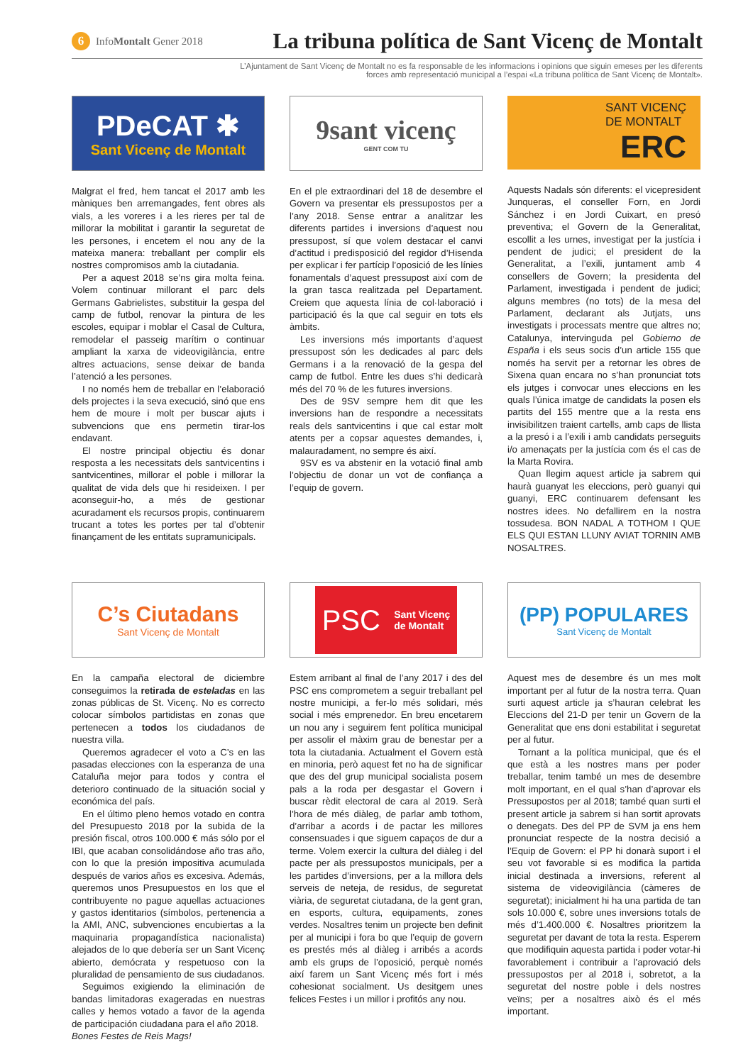6 Info Montalt Gener 2018
La tribuna política de Sant Vicenç de Montalt
L’Ajuntament de Sant Vicenç de Montalt no es fa responsable de les informacions i opinions que siguin emeses per les diferents
forces amb representació municipal a l’espai «La tribuna política de Sant Vicenç de Montalt».
PDeCAT ✱
Sant Vicenç de Montalt
Malgrat el fred, hem tancat el 2017 amb les màniques ben arremangades, fent obres als vials, a les voreres i a les rieres per tal de millorar la mobilitat i garantir la seguretat de les persones, i encetem el nou any de la mateixa manera: treballant per complir els nostres compromisos amb la ciutadania.
Per a aquest 2018 se’ns gira molta feina. Volem continuar millorant el parc dels Germans Gabrielistes, substituir la gespa del camp de futbol, renovar la pintura de les escoles, equipar i moblar el Casal de Cultura, remodelar el passeig marítim o continuar ampliant la xarxa de videovigilància, entre altres actuacions, sense deixar de banda l’atenció a les persones.
I no només hem de treballar en l’elaboració dels projectes i la seva execució, sinó que ens hem de moure i molt per buscar ajuts i subvencions que ens permetin tirar-los endavant.
El nostre principal objectiu és donar resposta a les necessitats dels santvicentins i santvicentines, millorar el poble i millorar la qualitat de vida dels que hi resideixen. I per aconseguir-ho, a més de gestionar acuradament els recursos propis, continuarem trucant a totes les portes per tal d’obtenir finançament de les entitats supramunicipals.
9sant vicenç
GENT COM TU
En el ple extraordinari del 18 de desembre el Govern va presentar els pressupostos per a l’any 2018. Sense entrar a analitzar les diferents partides i inversions d’aquest nou pressupost, sí que volem destacar el canvi d’actitud i predisposició del regidor d’Hisenda per explicar i fer partícip l’oposició de les línies fonamentals d’aquest pressupost així com de la gran tasca realitzada pel Departament. Creiem que aquesta línia de col·laboració i participació és la que cal seguir en tots els àmbits.
Les inversions més importants d’aquest pressupost són les dedicades al parc dels Germans i a la renovació de la gespa del camp de futbol. Entre les dues s’hi dedicarà més del 70 % de les futures inversions.
Des de 9SV sempre hem dit que les inversions han de respondre a necessitats reals dels santvicentins i que cal estar molt atents per a copsar aquestes demandes, i, malauradament, no sempre és així.
9SV es va abstenir en la votació final amb l’objectiu de donar un vot de confiança a l’equip de govern.
SANT VICENÇ
DE MONTALT
ERC
Aquests Nadals són diferents: el vicepresident Junqueras, el conseller Forn, en Jordi Sánchez i en Jordi Cuixart, en presó preventiva; el Govern de la Generalitat, escollit a les urnes, investigat per la justícia i pendent de judici; el president de la Generalitat, a l’exili, juntament amb 4 consellers de Govern; la presidenta del Parlament, investigada i pendent de judici; alguns membres (no tots) de la mesa del Parlament, declarant als Jutjats, uns investigats i processats mentre que altres no; Catalunya, intervinguda pel Gobierno de España i els seus socis d’un article 155 que només ha servit per a retornar les obres de Sixena quan encara no s’han pronunciat tots els jutges i convocar unes eleccions en les quals l’única imatge de candidats la posen els partits del 155 mentre que a la resta ens invisibilitzen traient cartells, amb caps de llista a la presó i a l’exili i amb candidats perseguits i/o amenaçats per la justícia com és el cas de la Marta Rovira.
Quan llegim aquest article ja sabrem qui haurà guanyat les eleccions, però guanyi qui guanyi, ERC continuarem defensant les nostres idees. No defallirem en la nostra tossudesa. BON NADAL A TOTHOM I QUE ELS QUI ESTAN LLUNY AVIAT TORNIN AMB NOSALTRES.
C’s Ciutadans
Sant Vicenç de Montalt
En la campaña electoral de diciembre conseguimos la retirada de esteladas en las zonas públicas de St. Vicenç. No es correcto colocar símbolos partidistas en zonas que pertenecen a todos los ciudadanos de nuestra villa.
Queremos agradecer el voto a C’s en las pasadas elecciones con la esperanza de una Cataluña mejor para todos y contra el deterioro continuado de la situación social y económica del país.
En el último pleno hemos votado en contra del Presupuesto 2018 por la subida de la presión fiscal, otros 100.000 € más sólo por el IBI, que acaban consolidándose año tras año, con lo que la presión impositiva acumulada después de varios años es excesiva. Además, queremos unos Presupuestos en los que el contribuyente no pague aquellas actuaciones y gastos identitarios (símbolos, pertenencia a la AMI, ANC, subvenciones encubiertas a la maquinaria propagandística nacionalista) alejados de lo que debería ser un Sant Vicenç abierto, demócrata y respetuoso con la pluralidad de pensamiento de sus ciudadanos.
Seguimos exigiendo la eliminación de bandas limitadoras exageradas en nuestras calles y hemos votado a favor de la agenda de participación ciudadana para el año 2018.
Bones Festes de Reis Mags!
PSC Sant Vicenç
de Montalt
Estem arribant al final de l’any 2017 i des del PSC ens comprometem a seguir treballant pel nostre municipi, a fer-lo més solidari, més social i més emprenedor. En breu encetarem un nou any i seguirem fent política municipal per assolir el màxim grau de benestar per a tota la ciutadania. Actualment el Govern està en minoria, però aquest fet no ha de significar que des del grup municipal socialista posem pals a la roda per desgastar el Govern i buscar rèdit electoral de cara al 2019. Serà l’hora de més diàleg, de parlar amb tothom, d’arribar a acords i de pactar les millores consensuades i que siguem capaços de dur a terme. Volem exercir la cultura del diàleg i del pacte per als pressupostos municipals, per a les partides d’inversions, per a la millora dels serveis de neteja, de residus, de seguretat viària, de seguretat ciutadana, de la gent gran, en esports, cultura, equipaments, zones verdes. Nosaltres tenim un projecte ben definit per al municipi i fora bo que l’equip de govern es prestés més al diàleg i arribés a acords amb els grups de l’oposició, perquè només així farem un Sant Vicenç més fort i més cohesionat socialment. Us desitgem unes felices Festes i un millor i profitós any nou.
(PP) POPULARES
Sant Vicenç de Montalt
Aquest mes de desembre és un mes molt important per al futur de la nostra terra. Quan surti aquest article ja s’hauran celebrat les Eleccions del 21-D per tenir un Govern de la Generalitat que ens doni estabilitat i seguretat per al futur.
Tornant a la política municipal, que és el que està a les nostres mans per poder treballar, tenim també un mes de desembre molt important, en el qual s’han d’aprovar els Pressupostos per al 2018; també quan surti el present article ja sabrem si han sortit aprovats o denegats. Des del PP de SVM ja ens hem pronunciat respecte de la nostra decisió a l’Equip de Govern: el PP hi donarà suport i el seu vot favorable si es modifica la partida inicial destinada a inversions, referent al sistema de videovigilància (càmeres de seguretat); inicialment hi ha una partida de tan sols 10.000 €, sobre unes inversions totals de més d’1.400.000 €. Nosaltres prioritzem la seguretat per davant de tota la resta. Esperem que modifiquin aquesta partida i poder votar-hi favorablement i contribuir a l’aprovació dels pressupostos per al 2018 i, sobretot, a la seguretat del nostre poble i dels nostres veïns; per a nosaltres això és el més important.